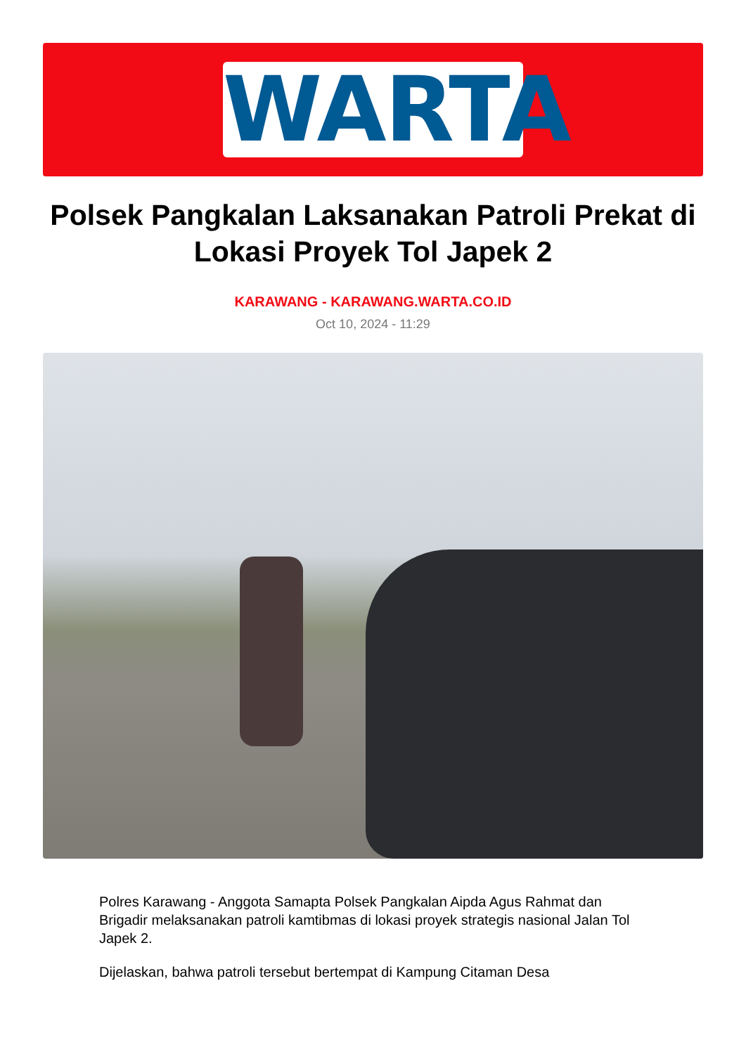WARTA
Polsek Pangkalan Laksanakan Patroli Prekat di Lokasi Proyek Tol Japek 2
KARAWANG - KARAWANG.WARTA.CO.ID
Oct 10, 2024 - 11:29
Polres Karawang - Anggota Samapta Polsek Pangkalan Aipda Agus Rahmat dan Brigadir melaksanakan patroli kamtibmas di lokasi proyek strategis nasional Jalan Tol Japek 2.
Dijelaskan, bahwa patroli tersebut bertempat di Kampung Citaman Desa